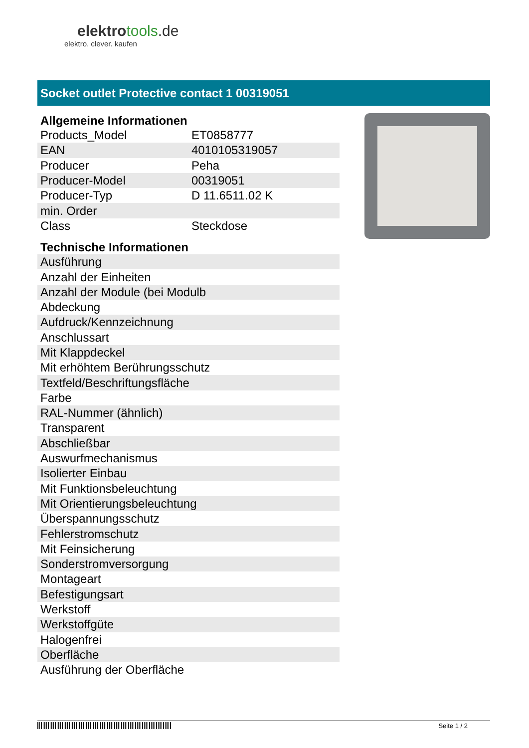elektrotools.de
elektro. clever. kaufen
Socket outlet Protective contact 1 00319051
Allgemeine Informationen
| Products_Model | ET0858777 |
| EAN | 4010105319057 |
| Producer | Peha |
| Producer-Model | 00319051 |
| Producer-Typ | D 11.6511.02 K |
| min. Order | |
| Class | Steckdose |
Technische Informationen
| Ausführung |
| Anzahl der Einheiten |
| Anzahl der Module (bei Modulb |
| Abdeckung |
| Aufdruck/Kennzeichnung |
| Anschlussart |
| Mit Klappdeckel |
| Mit erhöhtem Berührungsschutz |
| Textfeld/Beschriftungsfläche |
| Farbe |
| RAL-Nummer (ähnlich) |
| Transparent |
| Abschließbar |
| Auswurfmechanismus |
| Isolierter Einbau |
| Mit Funktionsbeleuchtung |
| Mit Orientierungsbeleuchtung |
| Überspannungsschutz |
| Fehlerstromschutz |
| Mit Feinsicherung |
| Sonderstromversorgung |
| Montageart |
| Befestigungsart |
| Werkstoff |
| Werkstoffgüte |
| Halogenfrei |
| Oberfläche |
| Ausführung der Oberfläche |
Seite 1 / 2